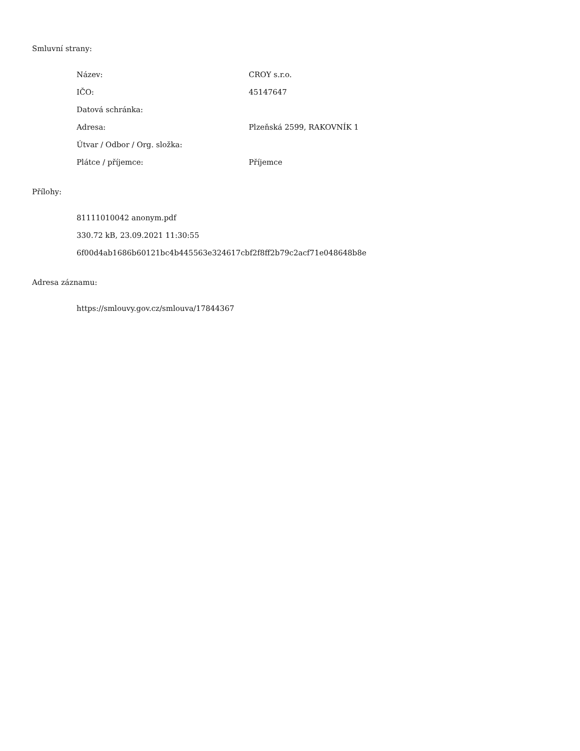Smluvní strany:
Název: CROY s.r.o.
IČO: 45147647
Datová schránka:
Adresa: Plzeňská 2599, RAKOVNÍK 1
Útvar / Odbor / Org. složka:
Plátce / příjemce: Příjemce
Přílohy:
81111010042 anonym.pdf
330.72 kB, 23.09.2021 11:30:55
6f00d4ab1686b60121bc4b445563e324617cbf2f8ff2b79c2acf71e048648b8e
Adresa záznamu:
https://smlouvy.gov.cz/smlouva/17844367